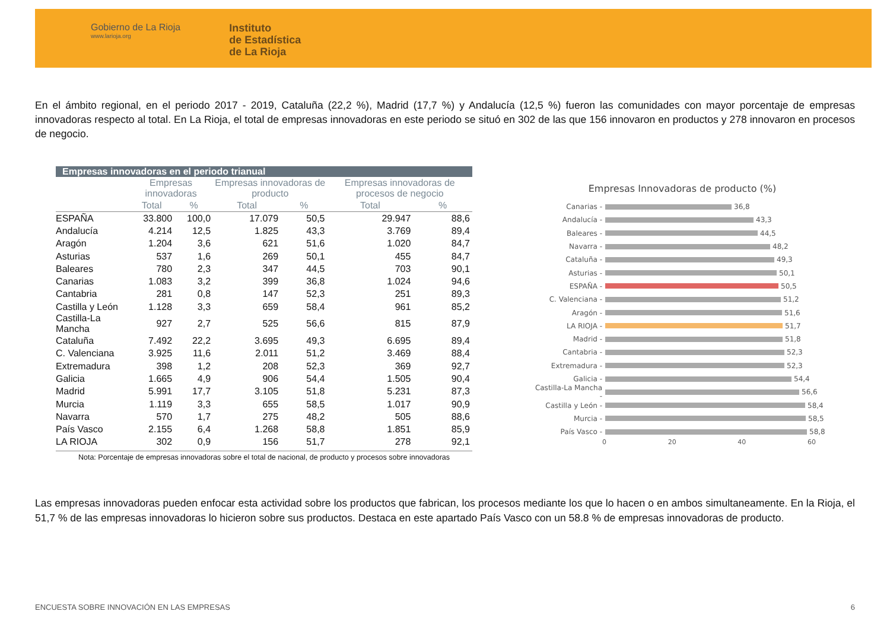Gobierno de La Rioja
www.larioja.org
Instituto
de Estadística
de La Rioja
En el ámbito regional, en el periodo 2017 - 2019, Cataluña (22,2 %), Madrid (17,7 %) y Andalucía (12,5 %) fueron las comunidades con mayor porcentaje de empresas innovadoras respecto al total. En La Rioja, el total de empresas innovadoras en este periodo se situó en 302 de las que 156 innovaron en productos y 278 innovaron en procesos de negocio.
Empresas innovadoras en el periodo trianual
| | Empresas innovadoras | | Empresas innovadoras de producto | | Empresas innovadoras de procesos de negocio | |
| --- | --- | --- | --- | --- | --- | --- |
| | Total | % | Total | % | Total | % |
| ESPAÑA | 33.800 | 100,0 | 17.079 | 50,5 | 29.947 | 88,6 |
| Andalucía | 4.214 | 12,5 | 1.825 | 43,3 | 3.769 | 89,4 |
| Aragón | 1.204 | 3,6 | 621 | 51,6 | 1.020 | 84,7 |
| Asturias | 537 | 1,6 | 269 | 50,1 | 455 | 84,7 |
| Baleares | 780 | 2,3 | 347 | 44,5 | 703 | 90,1 |
| Canarias | 1.083 | 3,2 | 399 | 36,8 | 1.024 | 94,6 |
| Cantabria | 281 | 0,8 | 147 | 52,3 | 251 | 89,3 |
| Castilla y León | 1.128 | 3,3 | 659 | 58,4 | 961 | 85,2 |
| Castilla-La Mancha | 927 | 2,7 | 525 | 56,6 | 815 | 87,9 |
| Cataluña | 7.492 | 22,2 | 3.695 | 49,3 | 6.695 | 89,4 |
| C. Valenciana | 3.925 | 11,6 | 2.011 | 51,2 | 3.469 | 88,4 |
| Extremadura | 398 | 1,2 | 208 | 52,3 | 369 | 92,7 |
| Galicia | 1.665 | 4,9 | 906 | 54,4 | 1.505 | 90,4 |
| Madrid | 5.991 | 17,7 | 3.105 | 51,8 | 5.231 | 87,3 |
| Murcia | 1.119 | 3,3 | 655 | 58,5 | 1.017 | 90,9 |
| Navarra | 570 | 1,7 | 275 | 48,2 | 505 | 88,6 |
| País Vasco | 2.155 | 6,4 | 1.268 | 58,8 | 1.851 | 85,9 |
| LA RIOJA | 302 | 0,9 | 156 | 51,7 | 278 | 92,1 |
Nota: Porcentaje de empresas innovadoras sobre el total de nacional, de producto y procesos sobre innovadoras
Empresas Innovadoras de producto (%)
Canarias - 36,8
Andalucía - 43,3
Baleares - 44,5
Navarra - 48,2
Cataluña - 49,3
Asturias - 50,1
ESPAÑA - 50,5
C. Valenciana - 51,2
Aragón - 51,6
LA RIOJA - 51,7
Madrid - 51,8
Cantabria - 52,3
Extremadura - 52,3
Galicia - 54,4
Castilla-La Mancha - 56,6
Castilla y León - 58,4
Murcia - 58,5
País Vasco - 58,8
0 20 40 60
Las empresas innovadoras pueden enfocar esta actividad sobre los productos que fabrican, los procesos mediante los que lo hacen o en ambos simultaneamente. En la Rioja, el 51,7 % de las empresas innovadoras lo hicieron sobre sus productos. Destaca en este apartado País Vasco con un 58.8 % de empresas innovadoras de producto.
ENCUESTA SOBRE INNOVACIÓN EN LAS EMPRESAS 6